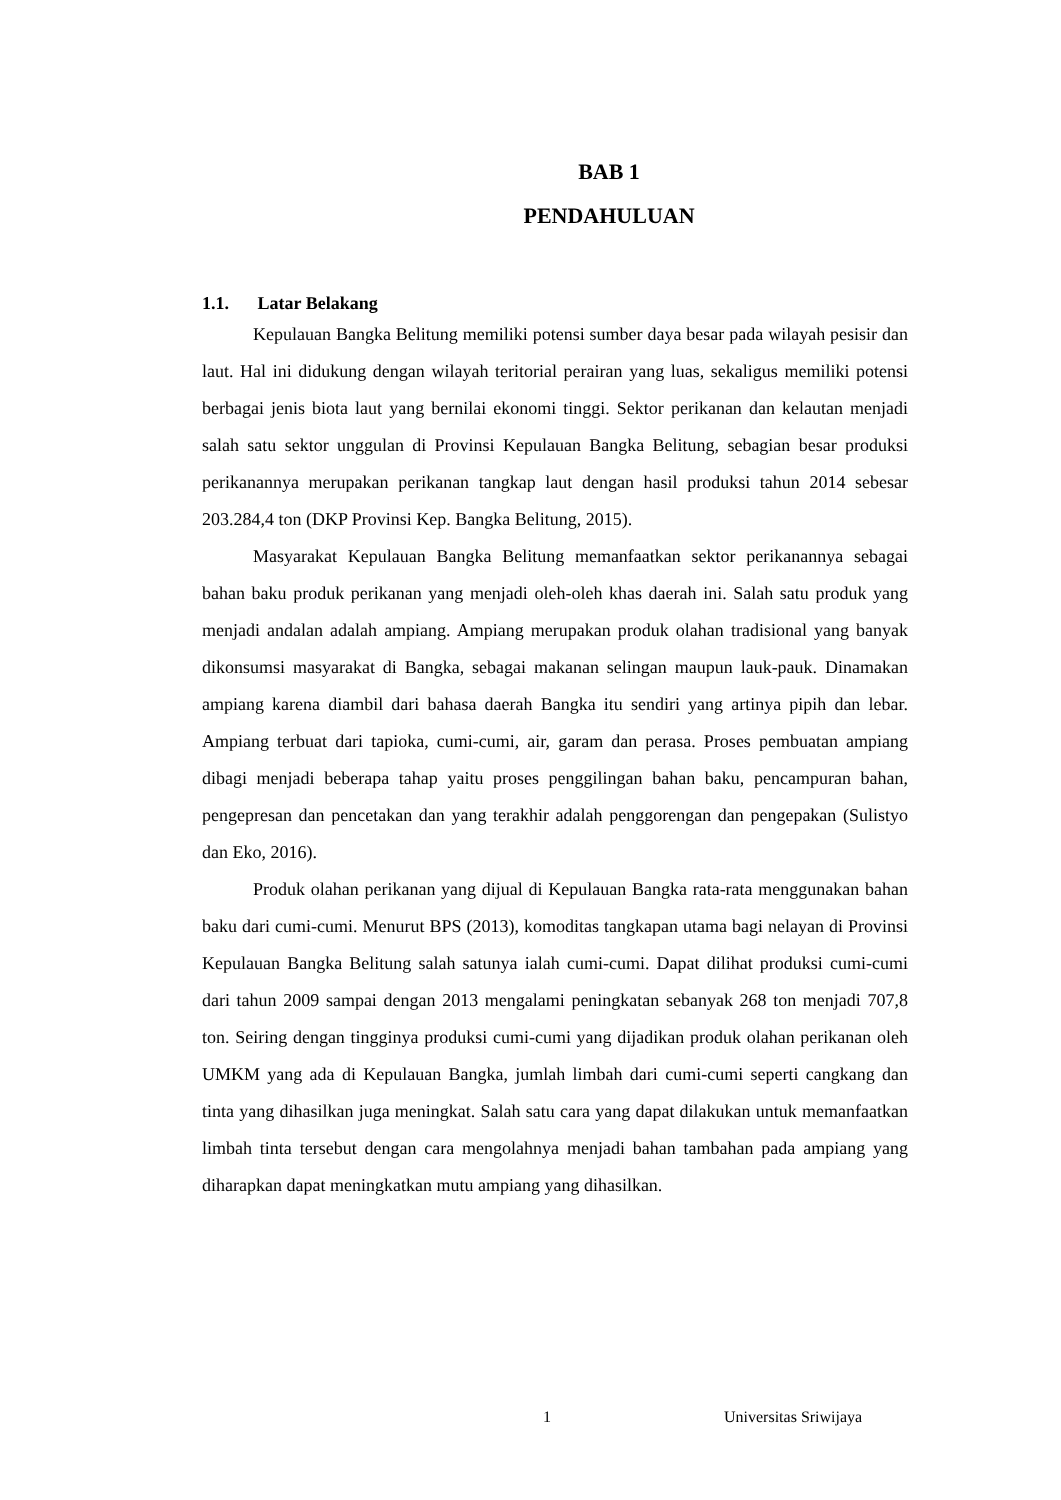BAB 1
PENDAHULUAN
1.1. Latar Belakang
Kepulauan Bangka Belitung memiliki potensi sumber daya besar pada wilayah pesisir dan laut. Hal ini didukung dengan wilayah teritorial perairan yang luas, sekaligus memiliki potensi berbagai jenis biota laut yang bernilai ekonomi tinggi. Sektor perikanan dan kelautan menjadi salah satu sektor unggulan di Provinsi Kepulauan Bangka Belitung, sebagian besar produksi perikanannya merupakan perikanan tangkap laut dengan hasil produksi tahun 2014 sebesar 203.284,4 ton (DKP Provinsi Kep. Bangka Belitung, 2015).
Masyarakat Kepulauan Bangka Belitung memanfaatkan sektor perikanannya sebagai bahan baku produk perikanan yang menjadi oleh-oleh khas daerah ini. Salah satu produk yang menjadi andalan adalah ampiang. Ampiang merupakan produk olahan tradisional yang banyak dikonsumsi masyarakat di Bangka, sebagai makanan selingan maupun lauk-pauk. Dinamakan ampiang karena diambil dari bahasa daerah Bangka itu sendiri yang artinya pipih dan lebar. Ampiang terbuat dari tapioka, cumi-cumi, air, garam dan perasa. Proses pembuatan ampiang dibagi menjadi beberapa tahap yaitu proses penggilingan bahan baku, pencampuran bahan, pengepresan dan pencetakan dan yang terakhir adalah penggorengan dan pengepakan (Sulistyo dan Eko, 2016).
Produk olahan perikanan yang dijual di Kepulauan Bangka rata-rata menggunakan bahan baku dari cumi-cumi. Menurut BPS (2013), komoditas tangkapan utama bagi nelayan di Provinsi Kepulauan Bangka Belitung salah satunya ialah cumi-cumi. Dapat dilihat produksi cumi-cumi dari tahun 2009 sampai dengan 2013 mengalami peningkatan sebanyak 268 ton menjadi 707,8 ton. Seiring dengan tingginya produksi cumi-cumi yang dijadikan produk olahan perikanan oleh UMKM yang ada di Kepulauan Bangka, jumlah limbah dari cumi-cumi seperti cangkang dan tinta yang dihasilkan juga meningkat. Salah satu cara yang dapat dilakukan untuk memanfaatkan limbah tinta tersebut dengan cara mengolahnya menjadi bahan tambahan pada ampiang yang diharapkan dapat meningkatkan mutu ampiang yang dihasilkan.
1 Universitas Sriwijaya